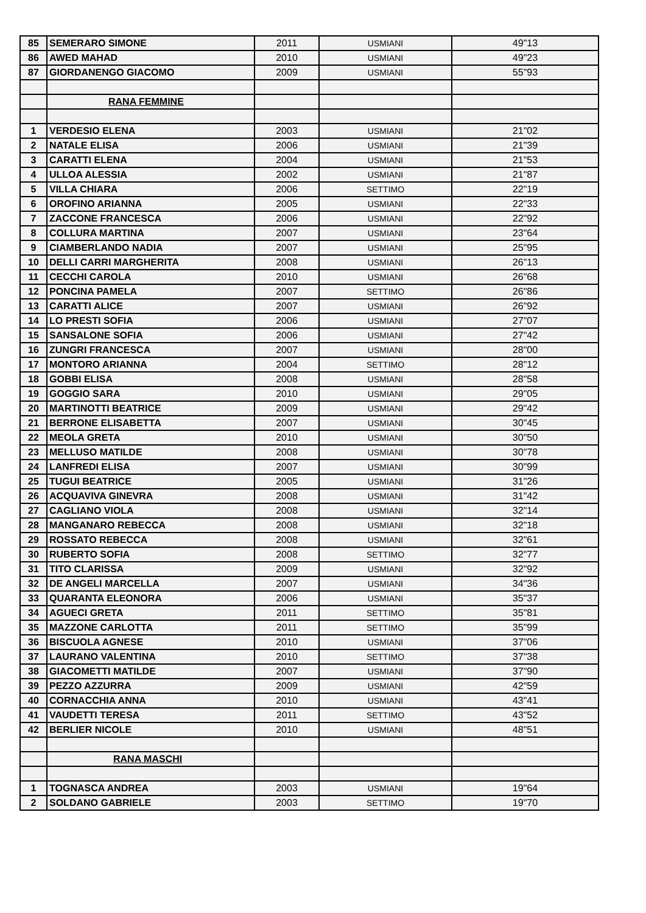| 85 | SEMERARO SIMONE | 2011 | USMIANI | 49"13 |
| 86 | AWED MAHAD | 2010 | USMIANI | 49"23 |
| 87 | GIORDANENGO GIACOMO | 2009 | USMIANI | 55"93 |
| | RANA FEMMINE | | | |
| 1 | VERDESIO ELENA | 2003 | USMIANI | 21"02 |
| 2 | NATALE ELISA | 2006 | USMIANI | 21"39 |
| 3 | CARATTI ELENA | 2004 | USMIANI | 21"53 |
| 4 | ULLOA ALESSIA | 2002 | USMIANI | 21"87 |
| 5 | VILLA CHIARA | 2006 | SETTIMO | 22"19 |
| 6 | OROFINO ARIANNA | 2005 | USMIANI | 22"33 |
| 7 | ZACCONE FRANCESCA | 2006 | USMIANI | 22"92 |
| 8 | COLLURA MARTINA | 2007 | USMIANI | 23"64 |
| 9 | CIAMBERLANDO NADIA | 2007 | USMIANI | 25"95 |
| 10 | DELLI CARRI MARGHERITA | 2008 | USMIANI | 26"13 |
| 11 | CECCHI CAROLA | 2010 | USMIANI | 26"68 |
| 12 | PONCINA PAMELA | 2007 | SETTIMO | 26"86 |
| 13 | CARATTI ALICE | 2007 | USMIANI | 26"92 |
| 14 | LO PRESTI SOFIA | 2006 | USMIANI | 27"07 |
| 15 | SANSALONE SOFIA | 2006 | USMIANI | 27"42 |
| 16 | ZUNGRI FRANCESCA | 2007 | USMIANI | 28"00 |
| 17 | MONTORO ARIANNA | 2004 | SETTIMO | 28"12 |
| 18 | GOBBI ELISA | 2008 | USMIANI | 28"58 |
| 19 | GOGGIO SARA | 2010 | USMIANI | 29"05 |
| 20 | MARTINOTTI BEATRICE | 2009 | USMIANI | 29"42 |
| 21 | BERRONE ELISABETTA | 2007 | USMIANI | 30"45 |
| 22 | MEOLA GRETA | 2010 | USMIANI | 30"50 |
| 23 | MELLUSO MATILDE | 2008 | USMIANI | 30"78 |
| 24 | LANFREDI ELISA | 2007 | USMIANI | 30"99 |
| 25 | TUGUI BEATRICE | 2005 | USMIANI | 31"26 |
| 26 | ACQUAVIVA GINEVRA | 2008 | USMIANI | 31"42 |
| 27 | CAGLIANO VIOLA | 2008 | USMIANI | 32"14 |
| 28 | MANGANARO REBECCA | 2008 | USMIANI | 32"18 |
| 29 | ROSSATO REBECCA | 2008 | USMIANI | 32"61 |
| 30 | RUBERTO SOFIA | 2008 | SETTIMO | 32"77 |
| 31 | TITO CLARISSA | 2009 | USMIANI | 32"92 |
| 32 | DE ANGELI MARCELLA | 2007 | USMIANI | 34"36 |
| 33 | QUARANTA ELEONORA | 2006 | USMIANI | 35"37 |
| 34 | AGUECI GRETA | 2011 | SETTIMO | 35"81 |
| 35 | MAZZONE CARLOTTA | 2011 | SETTIMO | 35"99 |
| 36 | BISCUOLA AGNESE | 2010 | USMIANI | 37"06 |
| 37 | LAURANO VALENTINA | 2010 | SETTIMO | 37"38 |
| 38 | GIACOMETTI MATILDE | 2007 | USMIANI | 37"90 |
| 39 | PEZZO AZZURRA | 2009 | USMIANI | 42"59 |
| 40 | CORNACCHIA ANNA | 2010 | USMIANI | 43"41 |
| 41 | VAUDETTI TERESA | 2011 | SETTIMO | 43"52 |
| 42 | BERLIER NICOLE | 2010 | USMIANI | 48"51 |
| | RANA MASCHI | | | |
| 1 | TOGNASCA ANDREA | 2003 | USMIANI | 19"64 |
| 2 | SOLDANO GABRIELE | 2003 | SETTIMO | 19"70 |